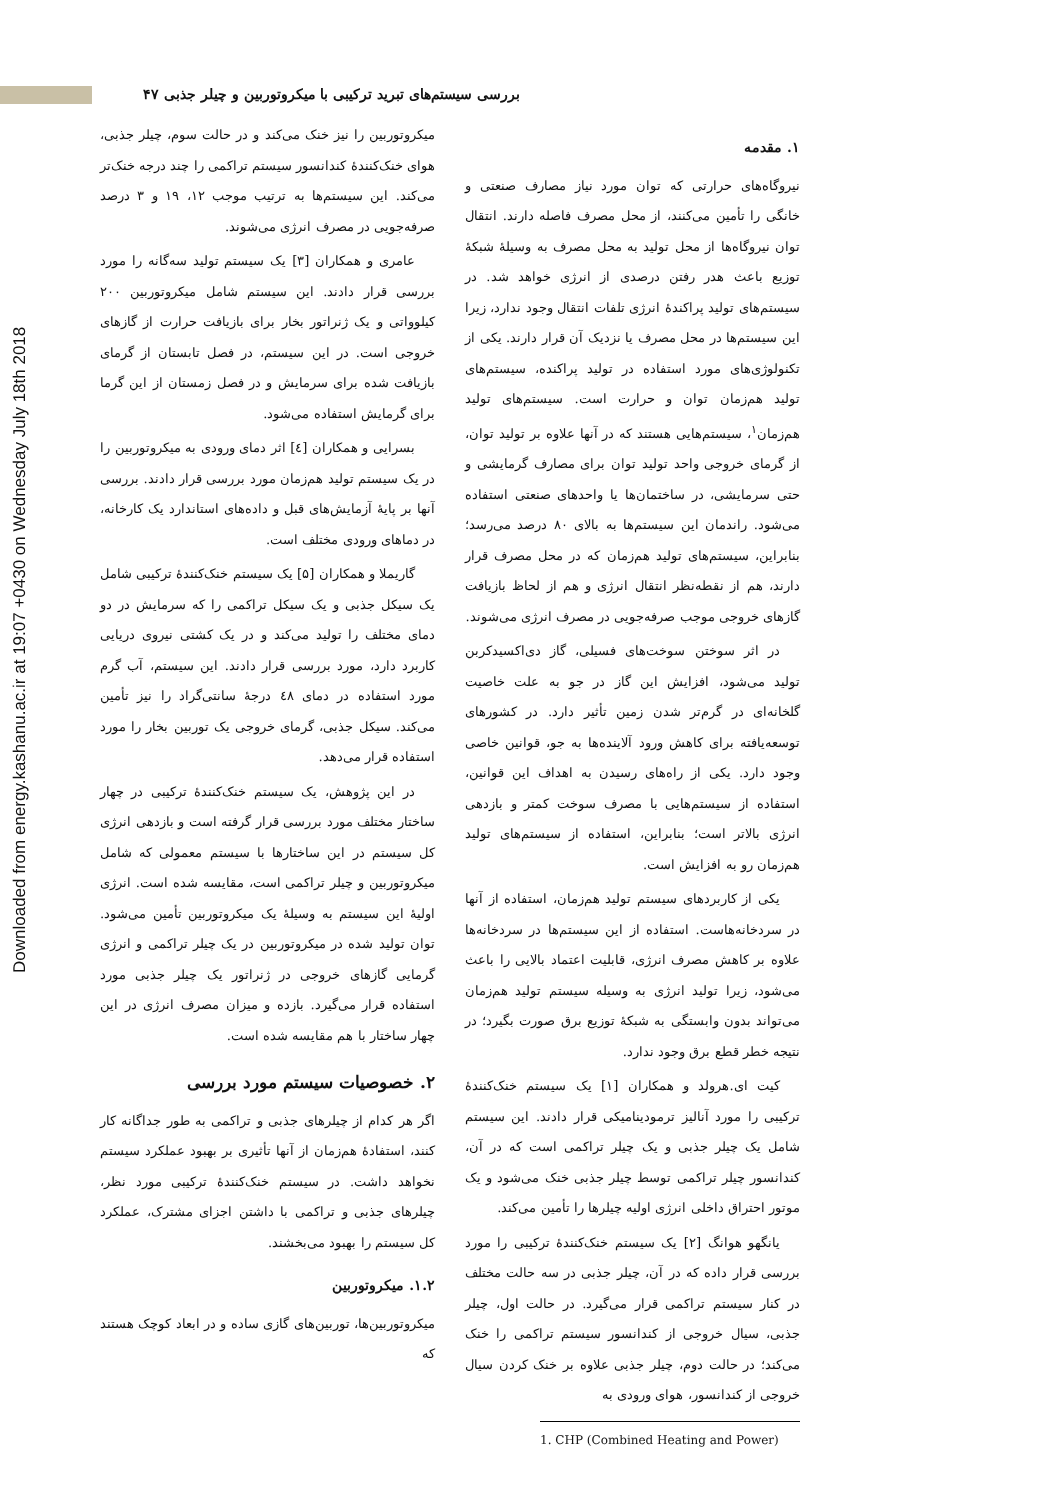بررسی سیستم‌های تبرید ترکیبی با میکروتوربین و چیلر جذبی ۴۷
۱. مقدمه
نیروگاه‌های حرارتی که توان مورد نیاز مصارف صنعتی و خانگی را تأمین می‌کنند، از محل مصرف فاصله دارند. انتقال توان نیروگاه‌ها از محل تولید به محل مصرف به وسیلهٔ شبکهٔ توزیع باعث هدر رفتن درصدی از انرژی خواهد شد. در سیستم‌های تولید پراکندهٔ انرژی تلفات انتقال وجود ندارد، زیرا این سیستم‌ها در محل مصرف یا نزدیک آن قرار دارند. یکی از تکنولوژی‌های مورد استفاده در تولید پراکنده، سیستم‌های تولید هم‌زمان توان و حرارت است. سیستم‌های تولید هم‌زمان<sup>۱</sup>، سیستم‌هایی هستند که در آنها علاوه بر تولید توان، از گرمای خروجی واحد تولید توان برای مصارف گرمایشی و حتی سرمایشی، در ساختمان‌ها یا واحدهای صنعتی استفاده می‌شود. راندمان این سیستم‌ها به بالای ۸۰ درصد می‌رسد؛ بنابراین، سیستم‌های تولید هم‌زمان که در محل مصرف قرار دارند، هم از نقطه‌نظر انتقال انرژی و هم از لحاظ بازیافت گازهای خروجی موجب صرفه‌جویی در مصرف انرژی می‌شوند.
در اثر سوختن سوخت‌های فسیلی، گاز دی‌اکسیدکربن تولید می‌شود، افزایش این گاز در جو به علت خاصیت گلخانه‌ای در گرم‌تر شدن زمین تأثیر دارد. در کشورهای توسعه‌یافته برای کاهش ورود آلاینده‌ها به جو، قوانین خاصی وجود دارد. یکی از راه‌های رسیدن به اهداف این قوانین، استفاده از سیستم‌هایی با مصرف سوخت کمتر و بازدهی انرژی بالاتر است؛ بنابراین، استفاده از سیستم‌های تولید هم‌زمان رو به افزایش است.
یکی از کاربردهای سیستم تولید هم‌زمان، استفاده از آنها در سردخانه‌هاست. استفاده از این سیستم‌ها در سردخانه‌ها علاوه بر کاهش مصرف انرژی، قابلیت اعتماد بالایی را باعث می‌شود، زیرا تولید انرژی به وسیله سیستم تولید هم‌زمان می‌تواند بدون وابستگی به شبکهٔ توزیع برق صورت بگیرد؛ در نتیجه خطر قطع برق وجود ندارد.
کیت ای.هرولد و همکاران [۱] یک سیستم خنک‌کنندهٔ ترکیبی را مورد آنالیز ترمودینامیکی قرار دادند. این سیستم شامل یک چیلر جذبی و یک چیلر تراکمی است که در آن، کندانسور چیلر تراکمی توسط چیلر جذبی خنک می‌شود و یک موتور احتراق داخلی انرژی اولیه چیلرها را تأمین می‌کند.
یانگهو هوانگ [۲] یک سیستم خنک‌کنندهٔ ترکیبی را مورد بررسی قرار داده که در آن، چیلر جذبی در سه حالت مختلف در کنار سیستم تراکمی قرار می‌گیرد. در حالت اول، چیلر جذبی، سیال خروجی از کندانسور سیستم تراکمی را خنک می‌کند؛ در حالت دوم، چیلر جذبی علاوه بر خنک کردن سیال خروجی از کندانسور، هوای ورودی به
1. CHP (Combined Heating and Power)
میکروتوربین را نیز خنک می‌کند و در حالت سوم، چیلر جذبی، هوای خنک‌کنندهٔ کندانسور سیستم تراکمی را چند درجه خنک‌تر می‌کند. این سیستم‌ها به ترتیب موجب ۱۲، ۱۹ و ۳ درصد صرفه‌جویی در مصرف انرژی می‌شوند.
عامری و همکاران [۳] یک سیستم تولید سه‌گانه را مورد بررسی قرار دادند. این سیستم شامل میکروتوربین ۲۰۰ کیلوواتی و یک ژنراتور بخار برای بازیافت حرارت از گازهای خروجی است. در این سیستم، در فصل تابستان از گرمای بازیافت شده برای سرمایش و در فصل زمستان از این گرما برای گرمایش استفاده می‌شود.
بسرایی و همکاران [٤] اثر دمای ورودی به میکروتوربین را در یک سیستم تولید هم‌زمان مورد بررسی قرار دادند. بررسی آنها بر پایهٔ آزمایش‌های قبل و داده‌های استاندارد یک کارخانه، در دماهای ورودی مختلف است.
گاریملا و همکاران [۵] یک سیستم خنک‌کنندهٔ ترکیبی شامل یک سیکل جذبی و یک سیکل تراکمی را که سرمایش در دو دمای مختلف را تولید می‌کند و در یک کشتی نیروی دریایی کاربرد دارد، مورد بررسی قرار دادند. این سیستم، آب گرم مورد استفاده در دمای ٤٨ درجهٔ سانتی‌گراد را نیز تأمین می‌کند. سیکل جذبی، گرمای خروجی یک توربین بخار را مورد استفاده قرار می‌دهد.
در این پژوهش، یک سیستم خنک‌کنندهٔ ترکیبی در چهار ساختار مختلف مورد بررسی قرار گرفته است و بازدهی انرژی کل سیستم در این ساختارها با سیستم معمولی که شامل میکروتوربین و چیلر تراکمی است، مقایسه شده است. انرژی اولیهٔ این سیستم به وسیلهٔ یک میکروتوربین تأمین می‌شود. توان تولید شده در میکروتوربین در یک چیلر تراکمی و انرژی گرمایی گازهای خروجی در ژنراتور یک چیلر جذبی مورد استفاده قرار می‌گیرد. بازده و میزان مصرف انرژی در این چهار ساختار با هم مقایسه شده است.
۲. خصوصیات سیستم مورد بررسی
اگر هر کدام از چیلرهای جذبی و تراکمی به طور جداگانه کار کنند، استفادهٔ هم‌زمان از آنها تأثیری بر بهبود عملکرد سیستم نخواهد داشت. در سیستم خنک‌کنندهٔ ترکیبی مورد نظر، چیلرهای جذبی و تراکمی با داشتن اجزای مشترک، عملکرد کل سیستم را بهبود می‌بخشند.
۱.۲. میکروتوربین
میکروتوربین‌ها، توربین‌های گازی ساده و در ابعاد کوچک هستند که
Downloaded from energy.kashanu.ac.ir at 19:07 +0430 on Wednesday July 18th 2018